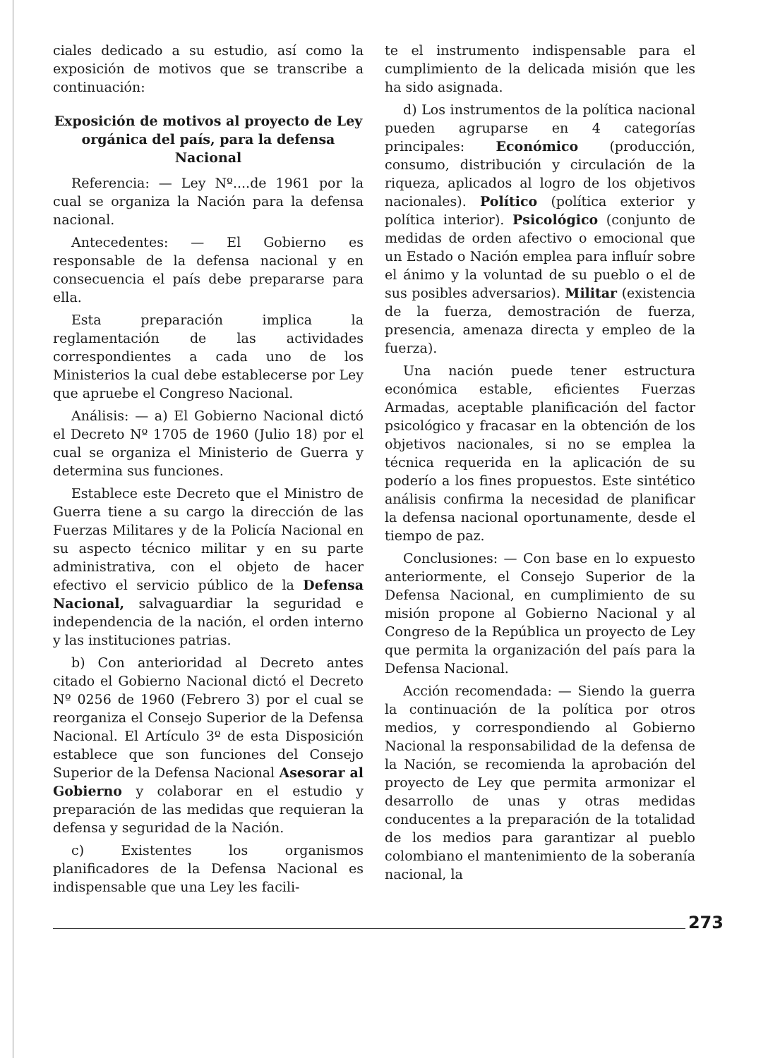ciales dedicado a su estudio, así como la exposición de motivos que se transcribe a continuación:
Exposición de motivos al proyecto de Ley orgánica del país, para la defensa Nacional
Referencia: — Ley Nº....de 1961 por la cual se organiza la Nación para la defensa nacional.
Antecedentes: — El Gobierno es responsable de la defensa nacional y en consecuencia el país debe prepararse para ella.
Esta preparación implica la reglamentación de las actividades correspondientes a cada uno de los Ministerios la cual debe establecerse por Ley que apruebe el Congreso Nacional.
Análisis: — a) El Gobierno Nacional dictó el Decreto Nº 1705 de 1960 (Julio 18) por el cual se organiza el Ministerio de Guerra y determina sus funciones.
Establece este Decreto que el Ministro de Guerra tiene a su cargo la dirección de las Fuerzas Militares y de la Policía Nacional en su aspecto técnico militar y en su parte administrativa, con el objeto de hacer efectivo el servicio público de la Defensa Nacional, salvaguardiar la seguridad e independencia de la nación, el orden interno y las instituciones patrias.
b) Con anterioridad al Decreto antes citado el Gobierno Nacional dictó el Decreto Nº 0256 de 1960 (Febrero 3) por el cual se reorganiza el Consejo Superior de la Defensa Nacional. El Artículo 3º de esta Disposición establece que son funciones del Consejo Superior de la Defensa Nacional Asesorar al Gobierno y colaborar en el estudio y preparación de las medidas que requieran la defensa y seguridad de la Nación.
c) Existentes los organismos planificadores de la Defensa Nacional es indispensable que una Ley les facili-
te el instrumento indispensable para el cumplimiento de la delicada misión que les ha sido asignada.
d) Los instrumentos de la política nacional pueden agruparse en 4 categorías principales: Económico (producción, consumo, distribución y circulación de la riqueza, aplicados al logro de los objetivos nacionales). Político (política exterior y política interior). Psicológico (conjunto de medidas de orden afectivo o emocional que un Estado o Nación emplea para influír sobre el ánimo y la voluntad de su pueblo o el de sus posibles adversarios). Militar (existencia de la fuerza, demostración de fuerza, presencia, amenaza directa y empleo de la fuerza).
Una nación puede tener estructura económica estable, eficientes Fuerzas Armadas, aceptable planificación del factor psicológico y fracasar en la obtención de los objetivos nacionales, si no se emplea la técnica requerida en la aplicación de su poderío a los fines propuestos. Este sintético análisis confirma la necesidad de planificar la defensa nacional oportunamente, desde el tiempo de paz.
Conclusiones: — Con base en lo expuesto anteriormente, el Consejo Superior de la Defensa Nacional, en cumplimiento de su misión propone al Gobierno Nacional y al Congreso de la República un proyecto de Ley que permita la organización del país para la Defensa Nacional.
Acción recomendada: — Siendo la guerra la continuación de la política por otros medios, y correspondiendo al Gobierno Nacional la responsabilidad de la defensa de la Nación, se recomienda la aprobación del proyecto de Ley que permita armonizar el desarrollo de unas y otras medidas conducentes a la preparación de la totalidad de los medios para garantizar al pueblo colombiano el mantenimiento de la soberanía nacional, la
273